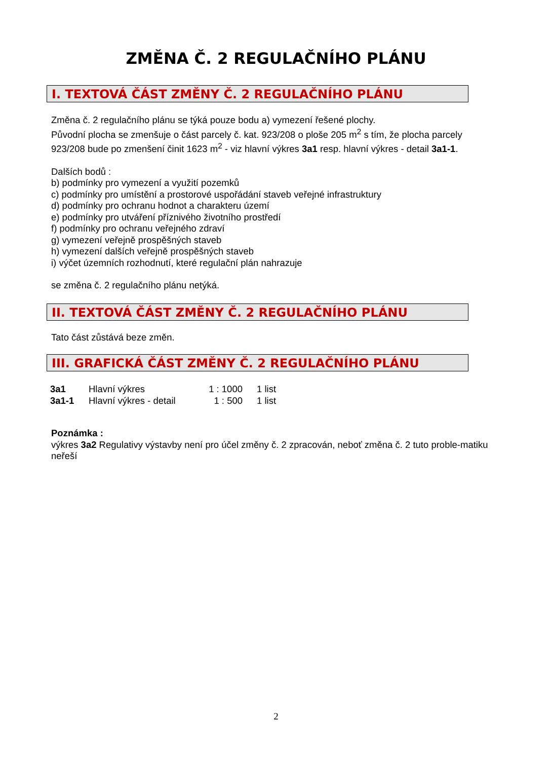ZMĚNA Č. 2 REGULAČNÍHO PLÁNU
I. TEXTOVÁ ČÁST ZMĚNY Č. 2 REGULAČNÍHO PLÁNU
Změna č. 2 regulačního plánu se týká pouze bodu a) vymezení řešené plochy.
Původní plocha se zmenšuje o část parcely č. kat. 923/208 o ploše 205 m<sup>2</sup> s tím, že plocha parcely 923/208 bude po zmenšení činit 1623 m<sup>2</sup> - viz hlavní výkres 3a1 resp. hlavní výkres - detail 3a1-1.
Dalších bodů :
b) podmínky pro vymezení a využití pozemků
c) podmínky pro umístění a prostorové uspořádání staveb veřejné infrastruktury
d) podmínky pro ochranu hodnot a charakteru území
e) podmínky pro utváření příznivého životního prostředí
f) podmínky pro ochranu veřejného zdraví
g) vymezení veřejně prospěšných staveb
h) vymezení dalších veřejně prospěšných staveb
i) výčet územních rozhodnutí, které regulační plán nahrazuje
se změna č. 2 regulačního plánu netýká.
II. TEXTOVÁ ČÁST ZMĚNY Č. 2 REGULAČNÍHO PLÁNU
Tato část zůstává beze změn.
III. GRAFICKÁ ČÁST ZMĚNY Č. 2 REGULAČNÍHO PLÁNU
| 3a1 | Hlavní výkres | 1 : 1000 | 1 list |
| 3a1-1 | Hlavní výkres - detail | 1 : 500 | 1 list |
Poznámka :
výkres 3a2 Regulativy výstavby není pro účel změny č. 2 zpracován, neboť změna č. 2 tuto proble-matiku neřeší
2